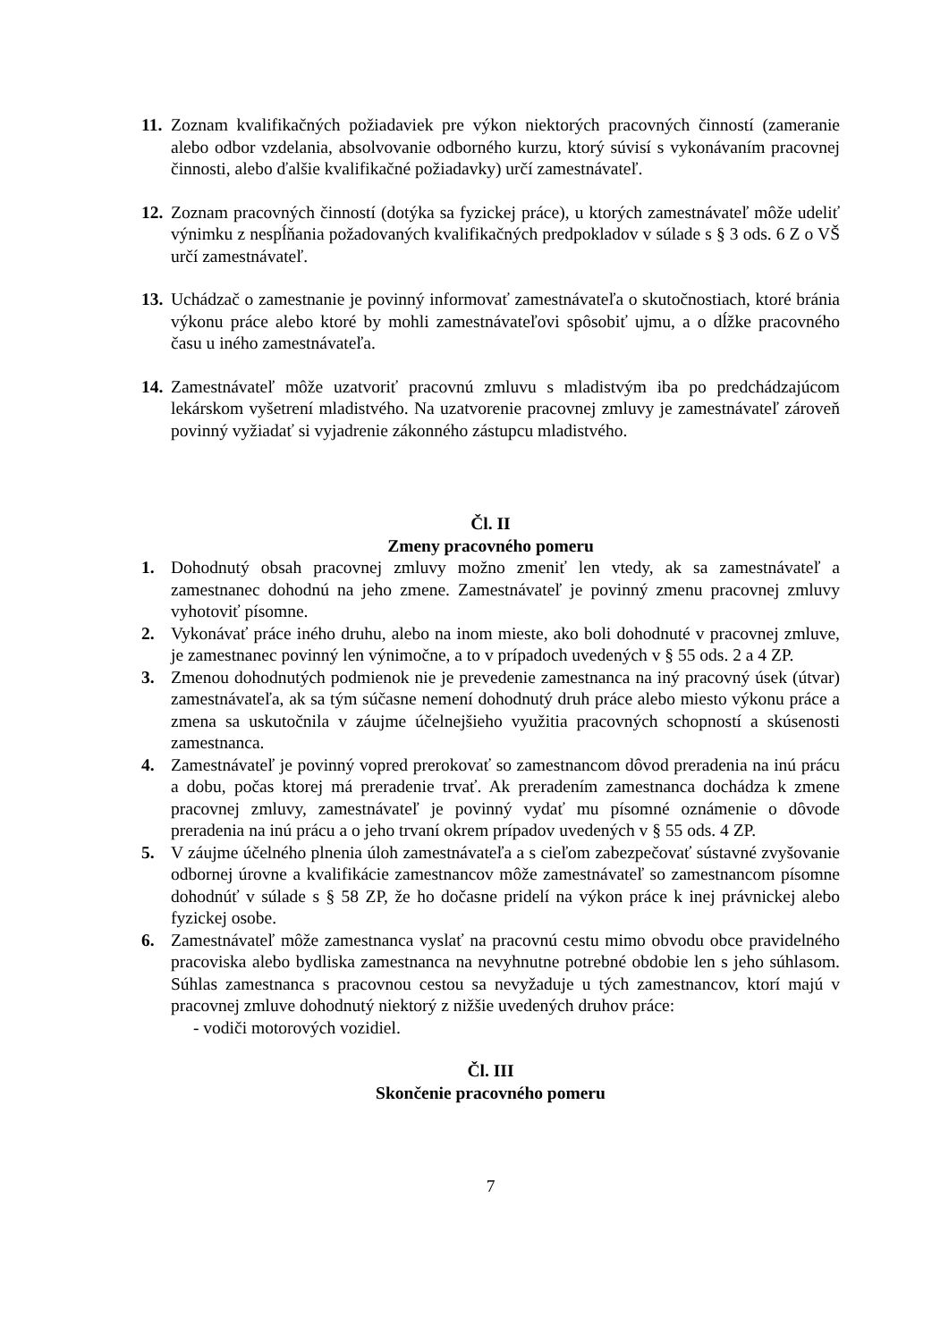11.
Zoznam kvalifikačných požiadaviek pre výkon niektorých pracovných činností (zameranie alebo odbor vzdelania, absolvovanie odborného kurzu, ktorý súvisí s vykonávaním pracovnej činnosti, alebo ďalšie kvalifikačné požiadavky) určí zamestnávateľ.
12.
Zoznam pracovných činností (dotýka sa fyzickej práce), u ktorých zamestnávateľ môže udeliť výnimku z nespĺňania požadovaných kvalifikačných predpokladov v súlade s § 3 ods. 6 Z o VŠ určí zamestnávateľ.
13.
Uchádzač o zamestnanie je povinný informovať zamestnávateľa o skutočnostiach, ktoré bránia výkonu práce alebo ktoré by mohli zamestnávateľovi spôsobiť ujmu, a o dĺžke pracovného času u iného zamestnávateľa.
14.
Zamestnávateľ môže uzatvoriť pracovnú zmluvu s mladistvým iba po predchádzajúcom lekárskom vyšetrení mladistvého. Na uzatvorenie pracovnej zmluvy je zamestnávateľ zároveň povinný vyžiadať si vyjadrenie zákonného zástupcu mladistvého.
Čl. II
Zmeny pracovného pomeru
1. Dohodnutý obsah pracovnej zmluvy možno zmeniť len vtedy, ak sa zamestnávateľ a zamestnanec dohodnú na jeho zmene. Zamestnávateľ je povinný zmenu pracovnej zmluvy vyhotoviť písomne.
2. Vykonávať práce iného druhu, alebo na inom mieste, ako boli dohodnuté v pracovnej zmluve, je zamestnanec povinný len výnimočne, a to v prípadoch uvedených v § 55 ods. 2 a 4 ZP.
3. Zmenou dohodnutých podmienok nie je prevedenie zamestnanca na iný pracovný úsek (útvar) zamestnávateľa, ak sa tým súčasne nemení dohodnutý druh práce alebo miesto výkonu práce a zmena sa uskutočnila v záujme účelnejšieho využitia pracovných schopností a skúsenosti zamestnanca.
4. Zamestnávateľ je povinný vopred prerokovať so zamestnancom dôvod preradenia na inú prácu a dobu, počas ktorej má preradenie trvať. Ak preradením zamestnanca dochádza k zmene pracovnej zmluvy, zamestnávateľ je povinný vydať mu písomné oznámenie o dôvode preradenia na inú prácu a o jeho trvaní okrem prípadov uvedených v § 55 ods. 4 ZP.
5. V záujme účelného plnenia úloh zamestnávateľa a s cieľom zabezpečovať sústavné zvyšovanie odbornej úrovne a kvalifikácie zamestnancov môže zamestnávateľ so zamestnancom písomne dohodnúť v súlade s § 58 ZP, že ho dočasne pridelí na výkon práce k inej právnickej alebo fyzickej osobe.
6. Zamestnávateľ môže zamestnanca vyslať na pracovnú cestu mimo obvodu obce pravidelného pracoviska alebo bydliska zamestnanca na nevyhnutne potrebné obdobie len s jeho súhlasom. Súhlas zamestnanca s pracovnou cestou sa nevyžaduje u tých zamestnancov, ktorí majú v pracovnej zmluve dohodnutý niektorý z nižšie uvedených druhov práce:
- vodiči motorových vozidiel.
Čl. III
Skončenie pracovného pomeru
7